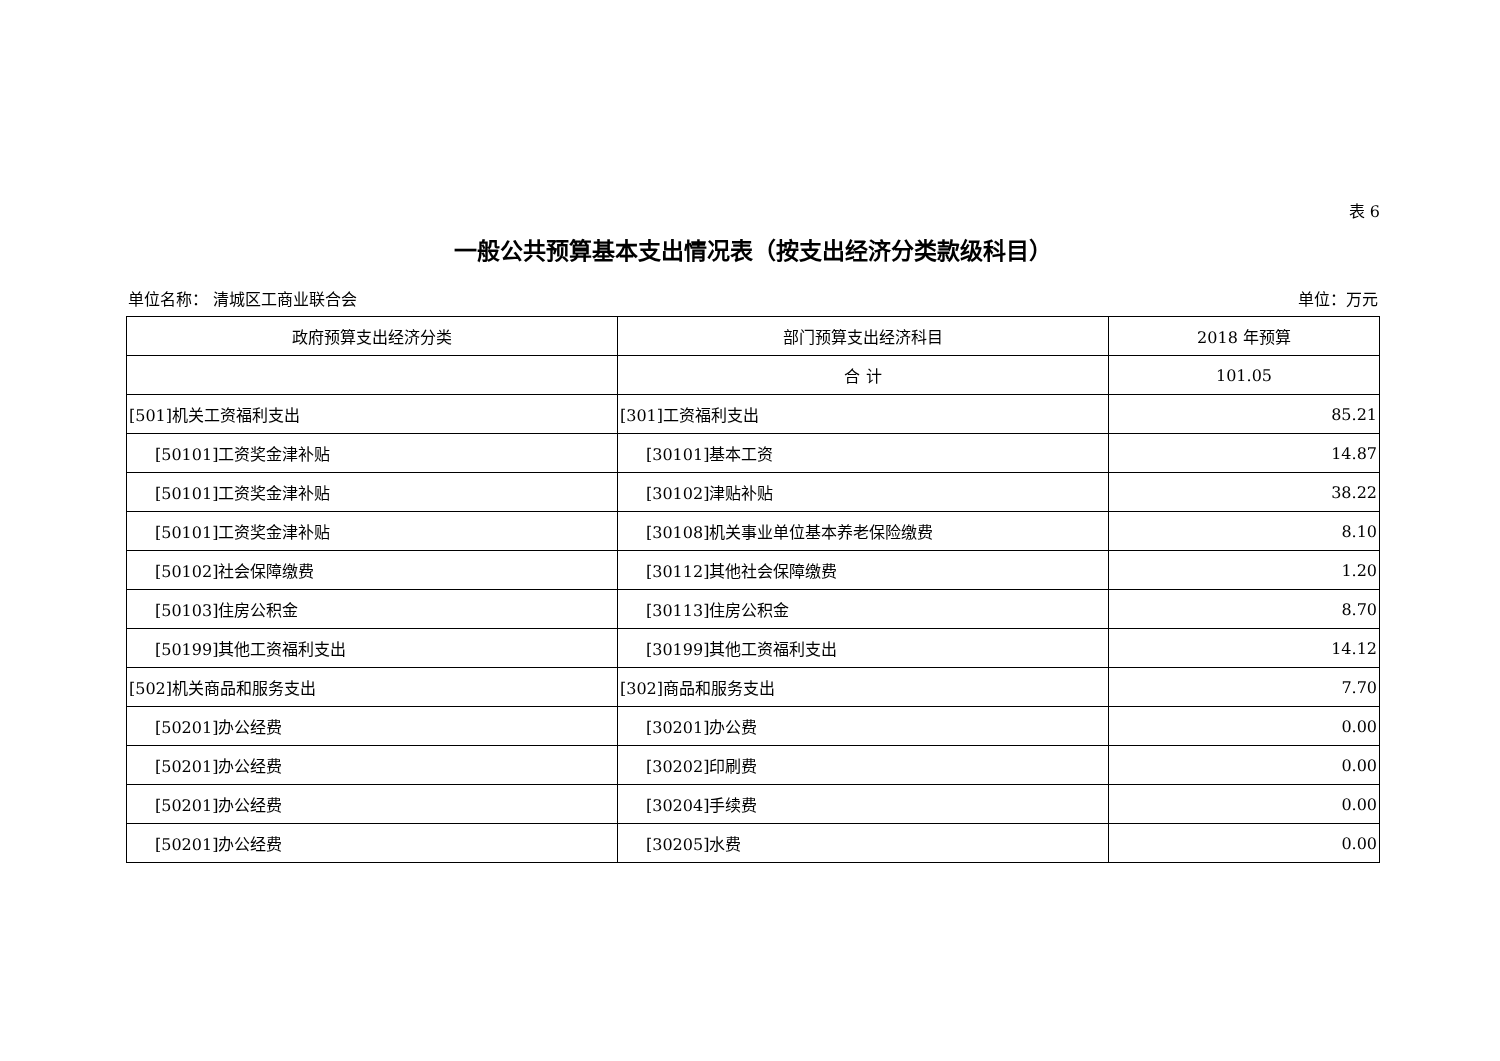表 6
一般公共预算基本支出情况表（按支出经济分类款级科目）
单位名称： 清城区工商业联合会 单位：万元
| 政府预算支出经济分类 | 部门预算支出经济科目 | 2018 年预算 |
| --- | --- | --- |
| | 合 计 | 101.05 |
| [501]机关工资福利支出 | [301]工资福利支出 | 85.21 |
| [50101]工资奖金津补贴 | [30101]基本工资 | 14.87 |
| [50101]工资奖金津补贴 | [30102]津贴补贴 | 38.22 |
| [50101]工资奖金津补贴 | [30108]机关事业单位基本养老保险缴费 | 8.10 |
| [50102]社会保障缴费 | [30112]其他社会保障缴费 | 1.20 |
| [50103]住房公积金 | [30113]住房公积金 | 8.70 |
| [50199]其他工资福利支出 | [30199]其他工资福利支出 | 14.12 |
| [502]机关商品和服务支出 | [302]商品和服务支出 | 7.70 |
| [50201]办公经费 | [30201]办公费 | 0.00 |
| [50201]办公经费 | [30202]印刷费 | 0.00 |
| [50201]办公经费 | [30204]手续费 | 0.00 |
| [50201]办公经费 | [30205]水费 | 0.00 |